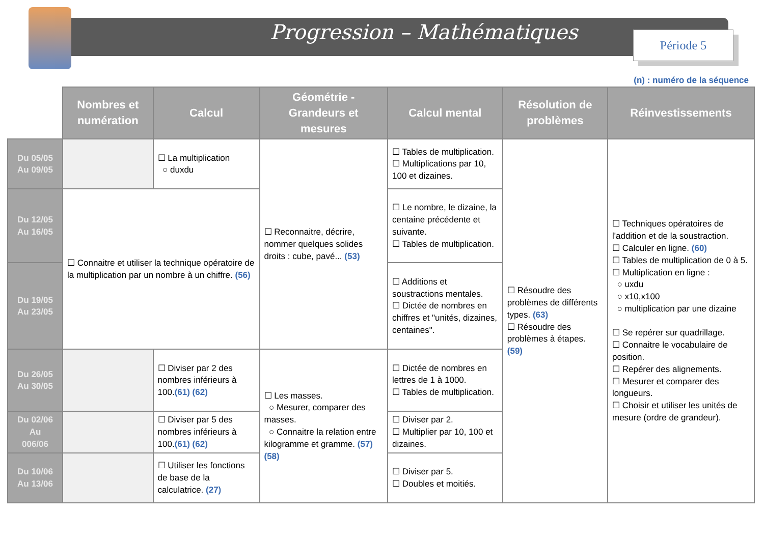Progression – Mathématiques Période 5
(n) : numéro de la séquence
| | Nombres et numération | Calcul | Géométrie - Grandeurs et mesures | Calcul mental | Résolution de problèmes | Réinvestissements |
| --- | --- | --- | --- | --- | --- | --- |
| Du 05/05 Au 09/05 | | ☐ La multiplication ○ duxdu | ☐ Reconnaitre, décrire, nommer quelques solides droits : cube, pavé... (53) | ☐ Tables de multiplication. ☐ Multiplications par 10, 100 et dizaines. | ☐ Résoudre des problèmes de différents types. (63) ☐ Résoudre des problèmes à étapes. (59) | ☐ Techniques opératoires de l'addition et de la soustraction. ☐ Calculer en ligne. (60) ☐ Tables de multiplication de 0 à 5. ☐ Multiplication en ligne : ○ uxdu ○ x10,x100 ○ multiplication par une dizaine ☐ Se repérer sur quadrillage. ☐ Connaitre le vocabulaire de position. ☐ Repérer des alignements. ☐ Mesurer et comparer des longueurs. ☐ Choisir et utiliser les unités de mesure (ordre de grandeur). |
| Du 12/05 Au 16/05 | ☐ Connaitre et utiliser la technique opératoire de la multiplication par un nombre à un chiffre. (56) | | | ☐ Le nombre, le dizaine, la centaine précédente et suivante. ☐ Tables de multiplication. | | |
| Du 19/05 Au 23/05 | | | | ☐ Additions et soustractions mentales. ☐ Dictée de nombres en chiffres et "unités, dizaines, centaines". | | |
| Du 26/05 Au 30/05 | | ☐ Diviser par 2 des nombres inférieurs à 100. (61) (62) | ☐ Les masses. ○ Mesurer, comparer des masses. ○ Connaitre la relation entre kilogramme et gramme. (57) (58) | ☐ Dictée de nombres en lettres de 1 à 1000. ☐ Tables de multiplication. | | |
| Du 02/06 Au 006/06 | | ☐ Diviser par 5 des nombres inférieurs à 100. (61) (62) | | ☐ Diviser par 2. ☐ Multiplier par 10, 100 et dizaines. | | |
| Du 10/06 Au 13/06 | | ☐ Utiliser les fonctions de base de la calculatrice. (27) | | ☐ Diviser par 5. ☐ Doubles et moitiés. | | |